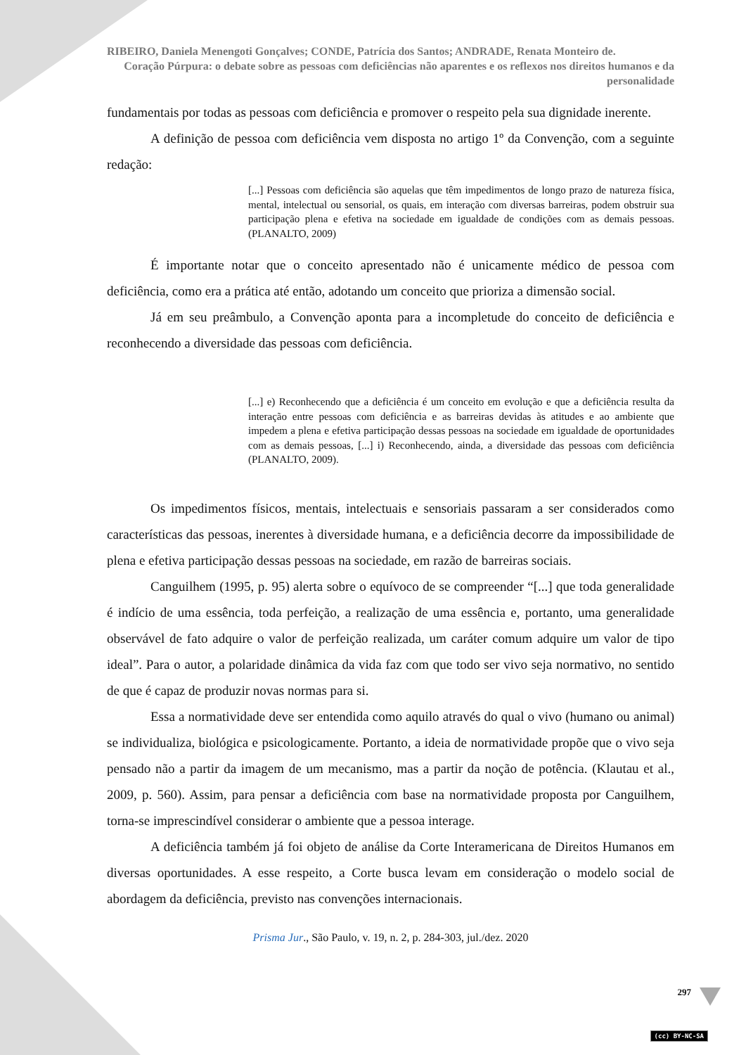RIBEIRO, Daniela Menengoti Gonçalves; CONDE, Patrícia dos Santos; ANDRADE, Renata Monteiro de.
Coração Púrpura: o debate sobre as pessoas com deficiências não aparentes e os reflexos nos direitos humanos e da personalidade
fundamentais por todas as pessoas com deficiência e promover o respeito pela sua dignidade inerente.
A definição de pessoa com deficiência vem disposta no artigo 1º da Convenção, com a seguinte redação:
[...] Pessoas com deficiência são aquelas que têm impedimentos de longo prazo de natureza física, mental, intelectual ou sensorial, os quais, em interação com diversas barreiras, podem obstruir sua participação plena e efetiva na sociedade em igualdade de condições com as demais pessoas. (PLANALTO, 2009)
É importante notar que o conceito apresentado não é unicamente médico de pessoa com deficiência, como era a prática até então, adotando um conceito que prioriza a dimensão social.
Já em seu preâmbulo, a Convenção aponta para a incompletude do conceito de deficiência e reconhecendo a diversidade das pessoas com deficiência.
[...] e) Reconhecendo que a deficiência é um conceito em evolução e que a deficiência resulta da interação entre pessoas com deficiência e as barreiras devidas às atitudes e ao ambiente que impedem a plena e efetiva participação dessas pessoas na sociedade em igualdade de oportunidades com as demais pessoas, [...] i) Reconhecendo, ainda, a diversidade das pessoas com deficiência (PLANALTO, 2009).
Os impedimentos físicos, mentais, intelectuais e sensoriais passaram a ser considerados como características das pessoas, inerentes à diversidade humana, e a deficiência decorre da impossibilidade de plena e efetiva participação dessas pessoas na sociedade, em razão de barreiras sociais.
Canguilhem (1995, p. 95) alerta sobre o equívoco de se compreender “[...] que toda generalidade é indício de uma essência, toda perfeição, a realização de uma essência e, portanto, uma generalidade observável de fato adquire o valor de perfeição realizada, um caráter comum adquire um valor de tipo ideal”. Para o autor, a polaridade dinâmica da vida faz com que todo ser vivo seja normativo, no sentido de que é capaz de produzir novas normas para si.
Essa a normatividade deve ser entendida como aquilo através do qual o vivo (humano ou animal) se individualiza, biológica e psicologicamente. Portanto, a ideia de normatividade propõe que o vivo seja pensado não a partir da imagem de um mecanismo, mas a partir da noção de potência. (Klautau et al., 2009, p. 560). Assim, para pensar a deficiência com base na normatividade proposta por Canguilhem, torna-se imprescindível considerar o ambiente que a pessoa interage.
A deficiência também já foi objeto de análise da Corte Interamericana de Direitos Humanos em diversas oportunidades. A esse respeito, a Corte busca levam em consideração o modelo social de abordagem da deficiência, previsto nas convenções internacionais.
Prisma Jur., São Paulo, v. 19, n. 2, p. 284-303, jul./dez. 2020
297
(cc) BY-NC-SA